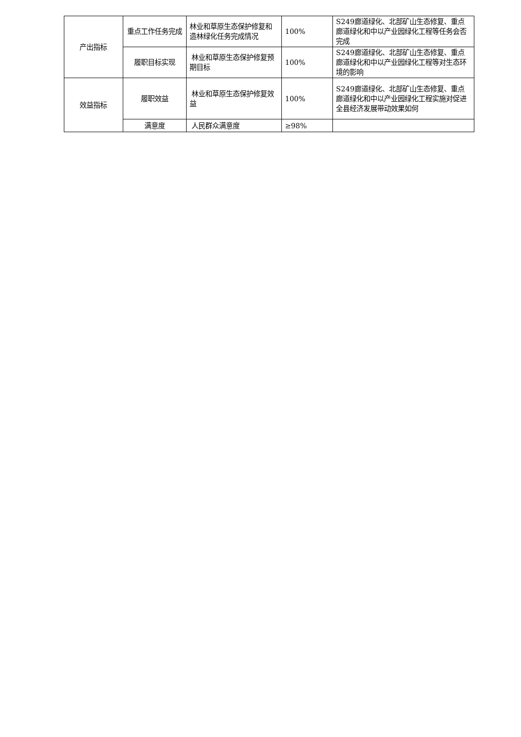| 产出指标 | 重点工作任务完成 | 林业和草原生态保护修复和造林绿化任务完成情况 | 100% | S249廊道绿化、北部矿山生态修复、重点廊道绿化和中以产业园绿化工程等任务会否完成 |
| | 履职目标实现 | 林业和草原生态保护修复预期目标 | 100% | S249廊道绿化、北部矿山生态修复、重点廊道绿化和中以产业园绿化工程等对生态环境的影响 |
| 效益指标 | 履职效益 | 林业和草原生态保护修复效益 | 100% | S249廊道绿化、北部矿山生态修复、重点廊道绿化和中以产业园绿化工程实施对促进全县经济发展带动效果如何 |
| | 满意度 | 人民群众满意度 | ≥98% | |